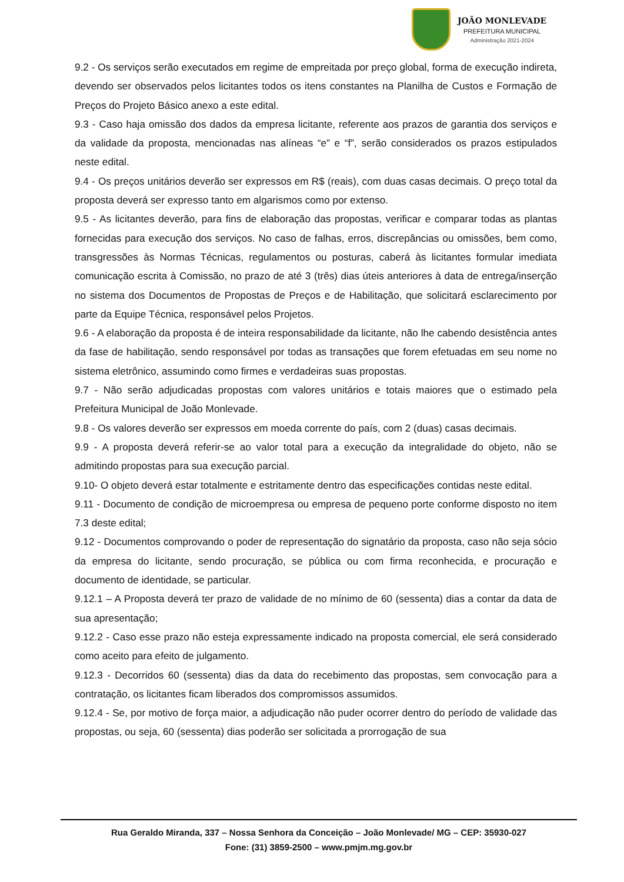JOÃO MONLEVADE
PREFEITURA MUNICIPAL
Administração 2021-2024
9.2 - Os serviços serão executados em regime de empreitada por preço global, forma de execução indireta, devendo ser observados pelos licitantes todos os itens constantes na Planilha de Custos e Formação de Preços do Projeto Básico anexo a este edital.
9.3 - Caso haja omissão dos dados da empresa licitante, referente aos prazos de garantia dos serviços e da validade da proposta, mencionadas nas alíneas “e” e “f”, serão considerados os prazos estipulados neste edital.
9.4 - Os preços unitários deverão ser expressos em R$ (reais), com duas casas decimais. O preço total da proposta deverá ser expresso tanto em algarismos como por extenso.
9.5 - As licitantes deverão, para fins de elaboração das propostas, verificar e comparar todas as plantas fornecidas para execução dos serviços. No caso de falhas, erros, discrepâncias ou omissões, bem como, transgressões às Normas Técnicas, regulamentos ou posturas, caberá às licitantes formular imediata comunicação escrita à Comissão, no prazo de até 3 (três) dias úteis anteriores à data de entrega/inserção no sistema dos Documentos de Propostas de Preços e de Habilitação, que solicitará esclarecimento por parte da Equipe Técnica, responsável pelos Projetos.
9.6 - A elaboração da proposta é de inteira responsabilidade da licitante, não lhe cabendo desistência antes da fase de habilitação, sendo responsável por todas as transações que forem efetuadas em seu nome no sistema eletrônico, assumindo como firmes e verdadeiras suas propostas.
9.7 - Não serão adjudicadas propostas com valores unitários e totais maiores que o estimado pela Prefeitura Municipal de João Monlevade.
9.8 - Os valores deverão ser expressos em moeda corrente do país, com 2 (duas) casas decimais.
9.9 - A proposta deverá referir-se ao valor total para a execução da integralidade do objeto, não se admitindo propostas para sua execução parcial.
9.10- O objeto deverá estar totalmente e estritamente dentro das especificações contidas neste edital.
9.11 - Documento de condição de microempresa ou empresa de pequeno porte conforme disposto no item 7.3 deste edital;
9.12 - Documentos comprovando o poder de representação do signatário da proposta, caso não seja sócio da empresa do licitante, sendo procuração, se pública ou com firma reconhecida, e procuração e documento de identidade, se particular.
9.12.1 – A Proposta deverá ter prazo de validade de no mínimo de 60 (sessenta) dias a contar da data de sua apresentação;
9.12.2 - Caso esse prazo não esteja expressamente indicado na proposta comercial, ele será considerado como aceito para efeito de julgamento.
9.12.3 - Decorridos 60 (sessenta) dias da data do recebimento das propostas, sem convocação para a contratação, os licitantes ficam liberados dos compromissos assumidos.
9.12.4 - Se, por motivo de força maior, a adjudicação não puder ocorrer dentro do período de validade das propostas, ou seja, 60 (sessenta) dias poderão ser solicitada a prorrogação de sua
Rua Geraldo Miranda, 337 – Nossa Senhora da Conceição – João Monlevade/ MG – CEP: 35930-027
Fone: (31) 3859-2500 – www.pmjm.mg.gov.br